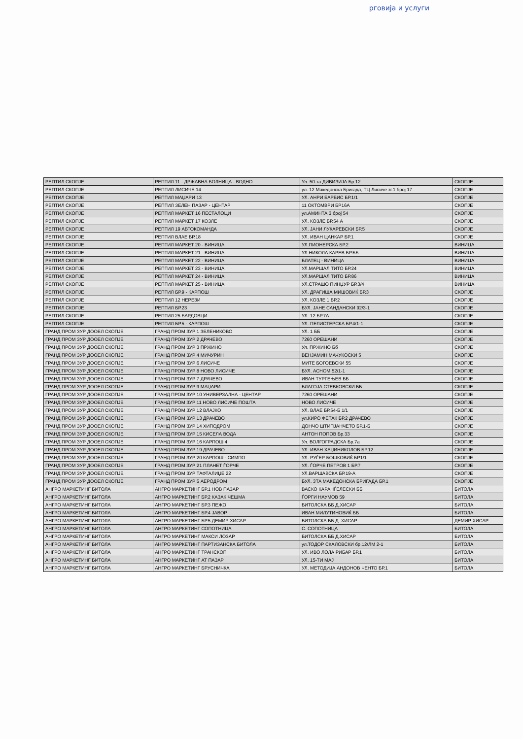рговија и услуги
| РЕПТИЛ СКОПЈЕ | РЕПТИЛ 11 - ДРЖАВНА БОЛНИЦА - ВОДНО | Ул. 50-та ДИВИЗИЈА Бр.12 | СКОПЈЕ |
| РЕПТИЛ СКОПЈЕ | РЕПТИЛ ЛИСИЧЕ 14 | ул. 12 Македонска Бригада, ТЦ Лисиче зг.1 број 17 | СКОПЈЕ |
| РЕПТИЛ СКОПЈЕ | РЕПТИЛ МАЏАРИ 13 | УЛ. АНРИ БАРБИС БР.1/1 | СКОПЈЕ |
| РЕПТИЛ СКОПЈЕ | РЕПТИЛ ЗЕЛЕН ПАЗАР - ЦЕНТАР | 11 ОКТОМВРИ БР16А | СКОПЈЕ |
| РЕПТИЛ СКОПЈЕ | РЕПТИЛ МАРКЕТ 16 ПЕСТАЛОЦИ | ул.АМИНТА 3 број 54 | СКОПЈЕ |
| РЕПТИЛ СКОПЈЕ | РЕПТИЛ МАРКЕТ 17 КОЗЛЕ | УЛ. КОЗЛЕ БР.54 А | СКОПЈЕ |
| РЕПТИЛ СКОПЈЕ | РЕПТИЛ 19 АВТОКОМАНДА | УЛ. ЈАНИ ЛУКАРЕВСКИ БР.5 | СКОПЈЕ |
| РЕПТИЛ СКОПЈЕ | РЕПТИЛ ВЛАЕ БР.18 | УЛ. ИВАН ЦАНКАР БР.1 | СКОПЈЕ |
| РЕПТИЛ СКОПЈЕ | РЕПТИЛ МАРКЕТ 20 - ВИНИЦА | УЛ.ПИОНЕРСКА БР.2 | ВИНИЦА |
| РЕПТИЛ СКОПЈЕ | РЕПТИЛ МАРКЕТ 21 - ВИНИЦА | УЛ.НИКОЛА КАРЕВ БР.ББ | ВИНИЦА |
| РЕПТИЛ СКОПЈЕ | РЕПТИЛ МАРКЕТ 22 - ВИНИЦА | БЛАТЕЦ - ВИНИЦА | ВИНИЦА |
| РЕПТИЛ СКОПЈЕ | РЕПТИЛ МАРКЕТ 23 - ВИНИЦА | УЛ.МАРШАЛ ТИТО БР.24 | ВИНИЦА |
| РЕПТИЛ СКОПЈЕ | РЕПТИЛ МАРКЕТ 24 - ВИНИЦА | УЛ.МАРШАЛ ТИТО БР.86 | ВИНИЦА |
| РЕПТИЛ СКОПЈЕ | РЕПТИЛ МАРКЕТ 25 - ВИНИЦА | УЛ.СТРАШО ПИНЏУР БР.3/4 | ВИНИЦА |
| РЕПТИЛ СКОПЈЕ | РЕПТИЛ БР.9 - КАРПОШ | УЛ. ДРАГИША МИШОВИЌ БР.3 | СКОПЈЕ |
| РЕПТИЛ СКОПЈЕ | РЕПТИЛ 12 НЕРЕЗИ | УЛ. КОЗЛЕ 1 БР.2 | СКОПЈЕ |
| РЕПТИЛ СКОПЈЕ | РЕПТИЛ БР.23 | БУЛ. ЈАНЕ САНДАНСКИ 92/3-1 | СКОПЈЕ |
| РЕПТИЛ СКОПЈЕ | РЕПТИЛ 25 БАРДОВЦИ | УЛ. 12 БР.7А | СКОПЈЕ |
| РЕПТИЛ СКОПЈЕ | РЕПТИЛ БР.5 - КАРПОШ | УЛ. ПЕЛИСТЕРСКА БР.4/1-1 | СКОПЈЕ |
| ГРАНД ПРОМ ЗУР ДООЕЛ СКОПЈЕ | ГРАНД ПРОМ ЗУР 1 ЗЕЛЕНИКОВО | УЛ. 1 ББ | СКОПЈЕ |
| ГРАНД ПРОМ ЗУР ДООЕЛ СКОПЈЕ | ГРАНД ПРОМ ЗУР 2 ДРАЧЕВО | 7260 ОРЕШАНИ | СКОПЈЕ |
| ГРАНД ПРОМ ЗУР ДООЕЛ СКОПЈЕ | ГРАНД ПРОМ ЗУР 3 ПРЖИНО | Ул. ПРЖИНО Бб | СКОПЈЕ |
| ГРАНД ПРОМ ЗУР ДООЕЛ СКОПЈЕ | ГРАНД ПРОМ ЗУР 4 МИЧУРИН | ВЕНЈАМИН МАЧУКОСКИ 5 | СКОПЈЕ |
| ГРАНД ПРОМ ЗУР ДООЕЛ СКОПЈЕ | ГРАНД ПРОМ ЗУР 6 ЛИСИЧЕ | МИТЕ БОГОЕВСКИ 55 | СКОПЈЕ |
| ГРАНД ПРОМ ЗУР ДООЕЛ СКОПЈЕ | ГРАНД ПРОМ ЗУР 8 НОВО ЛИСИЧЕ | БУЛ. АСНОМ 52/1-1 | СКОПЈЕ |
| ГРАНД ПРОМ ЗУР ДООЕЛ СКОПЈЕ | ГРАНД ПРОМ ЗУР 7 ДРАЧЕВО | ИВАН ТУРГЕЊЕВ ББ | СКОПЈЕ |
| ГРАНД ПРОМ ЗУР ДООЕЛ СКОПЈЕ | ГРАНД ПРОМ ЗУР 9 МАЏАРИ | БЛАГОЈА СТЕВКОВСКИ ББ | СКОПЈЕ |
| ГРАНД ПРОМ ЗУР ДООЕЛ СКОПЈЕ | ГРАНД ПРОМ ЗУР 10 УНИВЕРЗАЛНА - ЦЕНТАР | 7260 ОРЕШАНИ | СКОПЈЕ |
| ГРАНД ПРОМ ЗУР ДООЕЛ СКОПЈЕ | ГРАНД ПРОМ ЗУР 11 НОВО ЛИСИЧЕ ПОШТА | НОВО ЛИСИЧЕ | СКОПЈЕ |
| ГРАНД ПРОМ ЗУР ДООЕЛ СКОПЈЕ | ГРАНД ПРОМ ЗУР 12 ВЛАЈКО | УЛ. ВЛАЕ БР.54-Б 1/1 | СКОПЈЕ |
| ГРАНД ПРОМ ЗУР ДООЕЛ СКОПЈЕ | ГРАНД ПРОМ ЗУР 13 ДРАЧЕВО | ул.КИРО ФЕТАК БР.2 ДРАЧЕВО | СКОПЈЕ |
| ГРАНД ПРОМ ЗУР ДООЕЛ СКОПЈЕ | ГРАНД ПРОМ ЗУР 14 ХИПОДРОМ | ДОНЧО ШТИПЈАНЧЕТО БР.1-Б | СКОПЈЕ |
| ГРАНД ПРОМ ЗУР ДООЕЛ СКОПЈЕ | ГРАНД ПРОМ ЗУР 15 КИСЕЛА ВОДА | АНТОН ПОПОВ Бр.33 | СКОПЈЕ |
| ГРАНД ПРОМ ЗУР ДООЕЛ СКОПЈЕ | ГРАНД ПРОМ ЗУР 16 КАРПОШ 4 | Ул. ВОЛГОГРАДСКА Бр.7а | СКОПЈЕ |
| ГРАНД ПРОМ ЗУР ДООЕЛ СКОПЈЕ | ГРАНД ПРОМ ЗУР 19 ДРАЧЕВО | УЛ. ИВАН ХАЏИНИКОЛОВ БР.12 | СКОПЈЕ |
| ГРАНД ПРОМ ЗУР ДООЕЛ СКОПЈЕ | ГРАНД ПРОМ ЗУР 20 КАРПОШ - СИМПО | УЛ. РУЃЕР БОШКОВИЌ БР1/1 | СКОПЈЕ |
| ГРАНД ПРОМ ЗУР ДООЕЛ СКОПЈЕ | ГРАНД ПРОМ ЗУР 21 ПЛАНЕТ ЃОРЧЕ | УЛ. ЃОРЧЕ ПЕТРОВ 1 БР.7 | СКОПЈЕ |
| ГРАНД ПРОМ ЗУР ДООЕЛ СКОПЈЕ | ГРАНД ПРОМ ЗУР ТАФТАЛИЏЕ 22 | УЛ.ВАРШАВСКА БР.19-А | СКОПЈЕ |
| ГРАНД ПРОМ ЗУР ДООЕЛ СКОПЈЕ | ГРАНД ПРОМ ЗУР 5 АЕРОДРОМ | БУЛ. 3ТА МАКЕДОНСКА БРИГАДА БР.1 | СКОПЈЕ |
| АНГРО МАРКЕТИНГ БИТОЛА | АНГРО МАРКЕТИНГ БР.1 НОВ ПАЗАР | ВАСКО КАРАНЃЕЛЕСКИ ББ | БИТОЛА |
| АНГРО МАРКЕТИНГ БИТОЛА | АНГРО МАРКЕТИНГ БР.2 КАЗАК ЧЕШМА | ЃОРГИ НАУМОВ 59 | БИТОЛА |
| АНГРО МАРКЕТИНГ БИТОЛА | АНГРО МАРКЕТИНГ БР.3 ПЕЖО | БИТОЛСКА ББ Д.ХИСАР | БИТОЛА |
| АНГРО МАРКЕТИНГ БИТОЛА | АНГРО МАРКЕТИНГ БР.4 ЈАВОР | ИВАН МИЛУТИНОВИЌ ББ | БИТОЛА |
| АНГРО МАРКЕТИНГ БИТОЛА | АНГРО МАРКЕТИНГ БР.5 ДЕМИР ХИСАР | БИТОЛСКА ББ Д. ХИСАР | ДЕМИР ХИСАР |
| АНГРО МАРКЕТИНГ БИТОЛА | АНГРО МАРКЕТИНГ СОПОТНИЦА | С. СОПОТНИЦА | БИТОЛА |
| АНГРО МАРКЕТИНГ БИТОЛА | АНГРО МАРКЕТИНГ МАКСИ ЛОЗАР | БИТОЛСКА ББ Д.ХИСАР | БИТОЛА |
| АНГРО МАРКЕТИНГ БИТОЛА | АНГРО МАРКЕТИНГ ПАРТИЗАНСКА БИТОЛА | ул.ТОДОР СКАЛОВСКИ бр.12/ЛМ 2-1 | БИТОЛА |
| АНГРО МАРКЕТИНГ БИТОЛА | АНГРО МАРКЕТИНГ ТРАНСКОП | УЛ. ИВО ЛОЛА РИБАР БР.1 | БИТОЛА |
| АНГРО МАРКЕТИНГ БИТОЛА | АНГРО МАРКЕТИНГ АТ ПАЗАР | УЛ. 15-ТИ МАЈ | БИТОЛА |
| АНГРО МАРКЕТИНГ БИТОЛА | АНГРО МАРКЕТИНГ БРУСНИЧКА | УЛ. МЕТОДИЈА АНДОНОВ ЧЕНТО БР.1 | БИТОЛА |